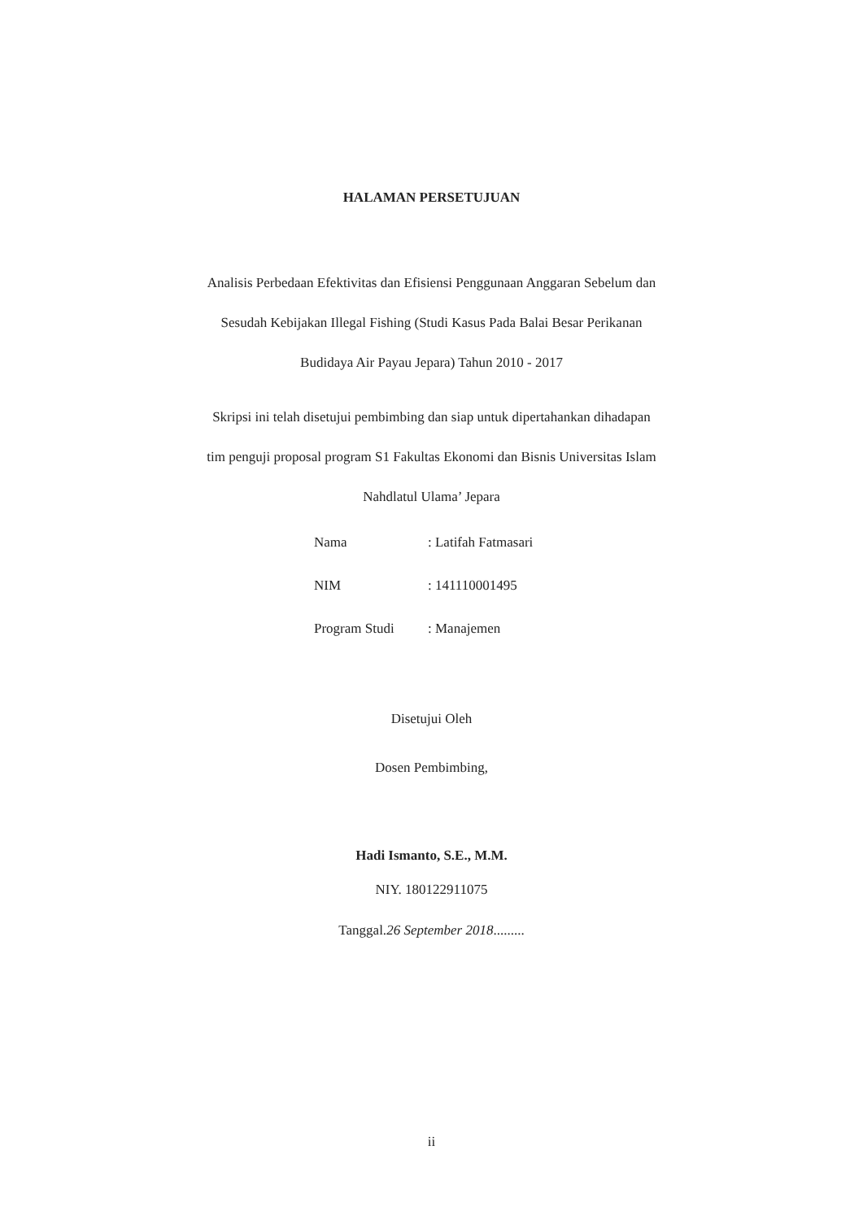HALAMAN PERSETUJUAN
Analisis Perbedaan Efektivitas dan Efisiensi Penggunaan Anggaran Sebelum dan
Sesudah Kebijakan Illegal Fishing (Studi Kasus Pada Balai Besar Perikanan
Budidaya Air Payau Jepara) Tahun 2010 - 2017
Skripsi ini telah disetujui pembimbing dan siap untuk dipertahankan dihadapan
tim penguji proposal program S1 Fakultas Ekonomi dan Bisnis Universitas Islam
Nahdlatul Ulama’ Jepara
| Nama | : Latifah Fatmasari |
| NIM | : 141110001495 |
| Program Studi | : Manajemen |
Disetujui Oleh
Dosen Pembimbing,
Hadi Ismanto, S.E., M.M.
NIY. 180122911075
Tanggal.26 September 2018.........
ii